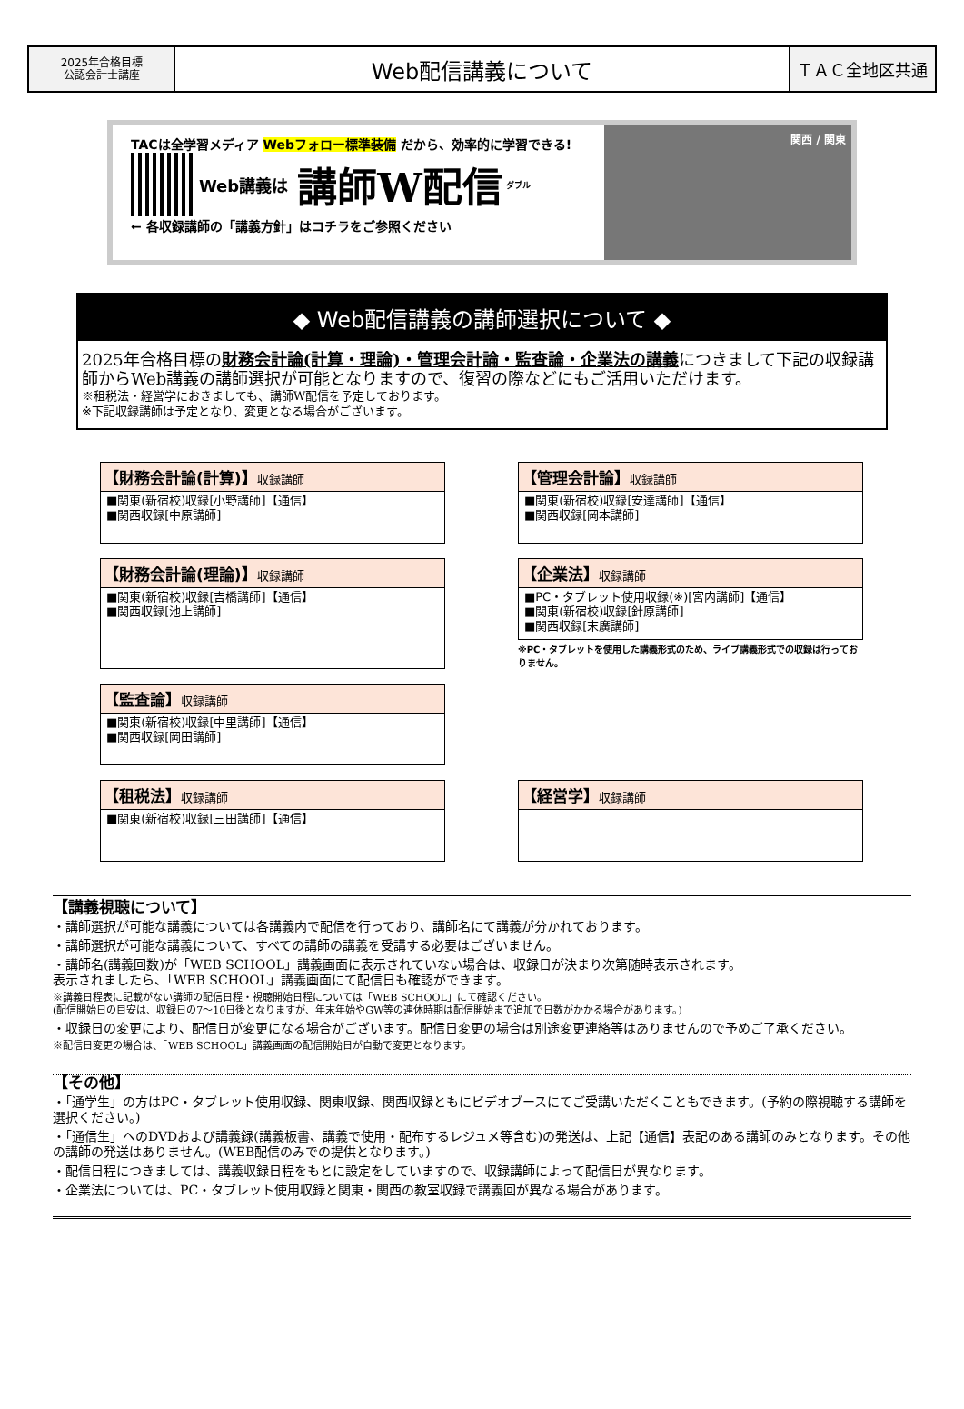2025年合格目標
公認会計士講座
Web配信講義について
ＴＡＣ全地区共通
TACは全学習メディア Webフォロー標準装備 だから、効率的に学習できる!
Web講義は 講師W配信 ダブル
← 各収録講師の「講義方針」はコチラをご参照ください
関西 / 関東
◆ Web配信講義の講師選択について ◆
2025年合格目標の財務会計論(計算・理論)・管理会計論・監査論・企業法の講義につきまして下記の収録講師からWeb講義の講師選択が可能となりますので、復習の際などにもご活用いただけます。
※租税法・経営学におきましても、講師W配信を予定しております。
※下記収録講師は予定となり、変更となる場合がございます。
【財務会計論(計算)】収録講師
■関東(新宿校)収録[小野講師]【通信】
■関西収録[中原講師]
【管理会計論】収録講師
■関東(新宿校)収録[安達講師]【通信】
■関西収録[岡本講師]
【財務会計論(理論)】収録講師
■関東(新宿校)収録[吉橋講師]【通信】
■関西収録[池上講師]
【企業法】収録講師
■PC・タブレット使用収録(※)[宮内講師]【通信】
■関東(新宿校)収録[針原講師]
■関西収録[末廣講師]
※PC・タブレットを使用した講義形式のため、ライブ講義形式での収録は行っておりません。
【監査論】収録講師
■関東(新宿校)収録[中里講師]【通信】
■関西収録[岡田講師]
【租税法】収録講師
■関東(新宿校)収録[三田講師]【通信】
【経営学】収録講師
【講義視聴について】
・講師選択が可能な講義については各講義内で配信を行っており、講師名にて講義が分かれております。
・講師選択が可能な講義について、すべての講師の講義を受講する必要はございません。
・講師名(講義回数)が「WEB SCHOOL」講義画面に表示されていない場合は、収録日が決まり次第随時表示されます。
表示されましたら、「WEB SCHOOL」講義画面にて配信日も確認ができます。
※講義日程表に記載がない講師の配信日程・視聴開始日程については「WEB SCHOOL」にて確認ください。
(配信開始日の目安は、収録日の7～10日後となりますが、年末年始やGW等の連休時期は配信開始まで追加で日数がかかる場合があります。)
・収録日の変更により、配信日が変更になる場合がございます。配信日変更の場合は別途変更連絡等はありませんので予めご了承ください。
※配信日変更の場合は、「WEB SCHOOL」講義画面の配信開始日が自動で変更となります。
【その他】
・「通学生」の方はPC・タブレット使用収録、関東収録、関西収録ともにビデオブースにてご受講いただくこともできます。(予約の際視聴する講師を選択ください。)
・「通信生」へのDVDおよび講義録(講義板書、講義で使用・配布するレジュメ等含む)の発送は、上記【通信】表記のある講師のみとなります。その他の講師の発送はありません。(WEB配信のみでの提供となります。)
・配信日程につきましては、講義収録日程をもとに設定をしていますので、収録講師によって配信日が異なります。
・企業法については、PC・タブレット使用収録と関東・関西の教室収録で講義回が異なる場合があります。